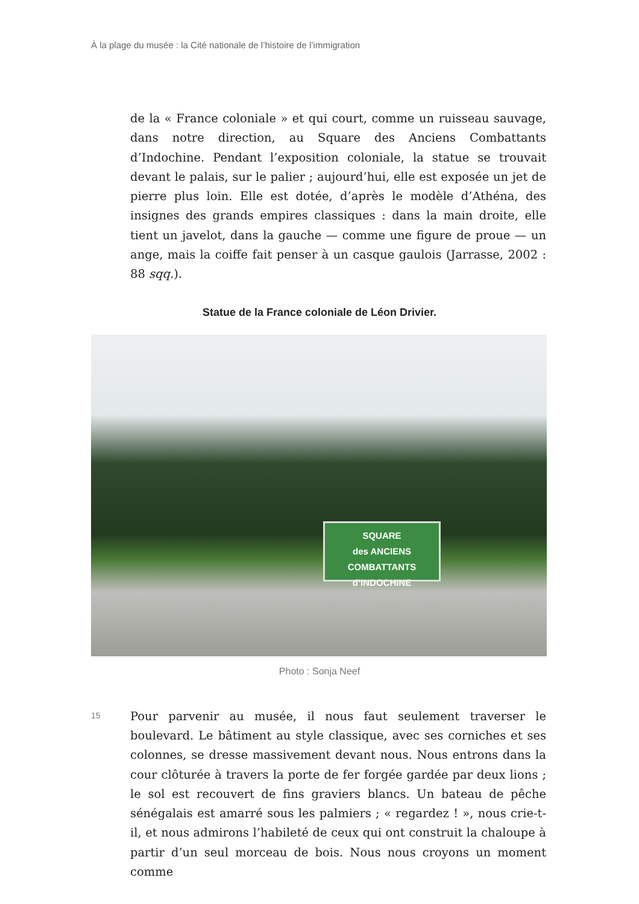À la plage du musée : la Cité nationale de l’histoire de l’immigration
de la « France coloniale » et qui court, comme un ruisseau sauvage, dans notre direction, au Square des Anciens Combattants d’Indochine. Pendant l’exposition coloniale, la statue se trouvait devant le palais, sur le palier ; aujourd’hui, elle est exposée un jet de pierre plus loin. Elle est dotée, d’après le modèle d’Athéna, des insignes des grands empires classiques : dans la main droite, elle tient un javelot, dans la gauche — comme une figure de proue — un ange, mais la coiffe fait penser à un casque gaulois (Jarrasse, 2002 : 88 sqq.).
Statue de la France coloniale de Léon Drivier.
SQUARE
des ANCIENS COMBATTANTS
d’INDOCHINE
Photo : Sonja Neef
15
Pour parvenir au musée, il nous faut seulement traverser le boulevard. Le bâtiment au style classique, avec ses corniches et ses colonnes, se dresse massivement devant nous. Nous entrons dans la cour clôturée à travers la porte de fer forgée gardée par deux lions ; le sol est recouvert de fins graviers blancs. Un bateau de pêche sénégalais est amarré sous les palmiers ; « regardez ! », nous crie-t-il, et nous admirons l’habileté de ceux qui ont construit la chaloupe à partir d’un seul morceau de bois. Nous nous croyons un moment comme